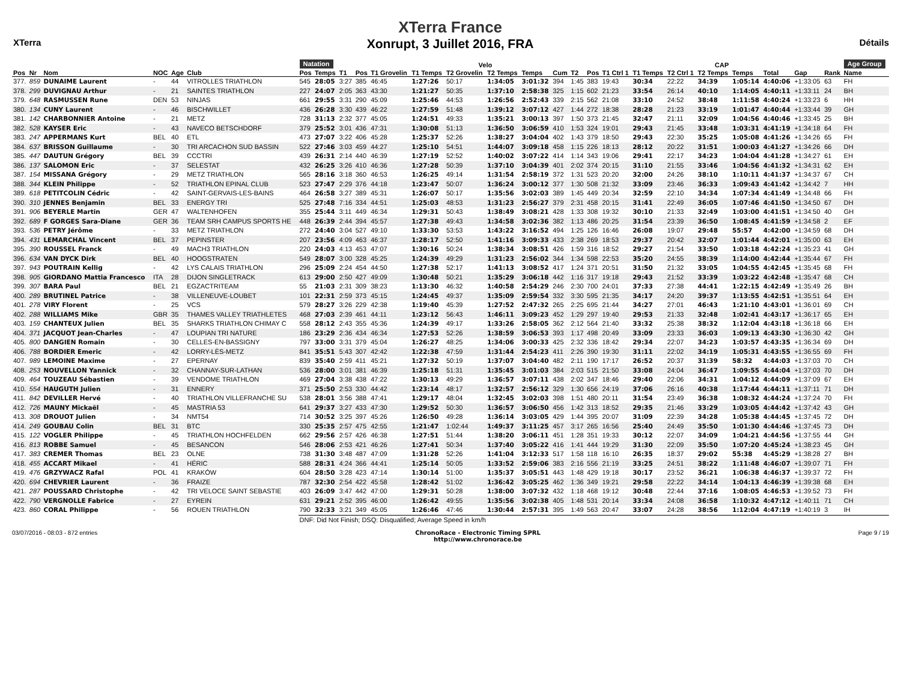XTerra
XTerra France
Xonrupt, 3 Juillet 2016, FRA
Détails
| | | | | | | Natation | | | | Velo | | | | | | | | CAP | | | | | | | | Age Group |
| --- | --- | --- | --- | --- | --- | --- | --- | --- | --- | --- | --- | --- | --- | --- | --- | --- | --- | --- | --- | --- | --- | --- | --- | --- | --- | --- |
| Pos | Nr | Nom | NOC | Age | Club | Pos | Temps | T1 | Pos | T1 Grovelin | T1 Temps | T2 Grovelin | T2 Temps | Temps | Cum | T2 | Pos | T1 Ctrl 1 | T1 Temps | T2 Ctrl 1 | T2 Temps | Temps | Total | Gap | Rank | Name |
| 377. | 859 | DUNAIME Laurent | - | 44 | VITROLLES TRIATHLON | 545 | 28:05 | 3:27 | 385 | 46:45 | 1:27:26 | 50:17 | 1:34:05 | 3:01:32 | 394 | 1:45 | 383 | 19:43 | 30:34 | 22:22 | 34:39 | 1:05:14 | 4:40:06 | +1:33:05 | 63 | FH |
| 378. | 299 | DUVIGNAU Arthur | - | 21 | SAINTES TRIATHLON | 227 | 24:07 | 2:05 | 363 | 43:30 | 1:21:27 | 50:35 | 1:37:10 | 2:58:38 | 325 | 1:15 | 602 | 21:23 | 33:54 | 26:14 | 40:10 | 1:14:05 | 4:40:11 | +1:33:11 | 24 | BH |
| 379. | 648 | RASMUSSEN Rune | DEN | 53 | NINJAS | 661 | 29:55 | 3:31 | 290 | 45:09 | 1:25:46 | 44:53 | 1:26:56 | 2:52:43 | 339 | 2:15 | 562 | 21:08 | 33:10 | 24:52 | 38:48 | 1:11:58 | 4:40:24 | +1:33:23 | 6 | HH |
| 380. | 134 | CUNY Laurent | - | 46 | BISCHWILLET | 436 | 26:28 | 3:30 | 439 | 46:22 | 1:27:59 | 51:48 | 1:39:12 | 3:07:12 | 427 | 1:44 | 272 | 18:38 | 28:28 | 21:23 | 33:19 | 1:01:47 | 4:40:44 | +1:33:44 | 39 | GH |
| 381. | 142 | CHARBONNIER Antoine | - | 21 | METZ | 728 | 31:13 | 2:32 | 377 | 45:05 | 1:24:51 | 49:33 | 1:35:21 | 3:00:13 | 397 | 1:50 | 373 | 21:45 | 32:47 | 21:11 | 32:09 | 1:04:56 | 4:40:46 | +1:33:45 | 25 | BH |
| 382. | 528 | KAYSER Eric | - | 43 | NAVECO BETSCHDORF | 379 | 25:52 | 3:01 | 436 | 47:31 | 1:30:08 | 51:13 | 1:36:50 | 3:06:59 | 410 | 1:53 | 324 | 19:01 | 29:43 | 21:45 | 33:48 | 1:03:31 | 4:41:19 | +1:34:18 | 64 | FH |
| 383. | 247 | APPERMANS Kurt | BEL | 40 | ETL | 473 | 27:07 | 3:22 | 406 | 45:28 | 1:25:37 | 52:26 | 1:38:27 | 3:04:04 | 402 | 1:43 | 379 | 18:50 | 29:43 | 22:30 | 35:25 | 1:05:08 | 4:41:26 | +1:34:26 | 65 | FH |
| 384. | 637 | BRISSON Guillaume | - | 30 | TRI ARCACHON SUD BASSIN | 522 | 27:46 | 3:03 | 459 | 44:27 | 1:25:10 | 54:51 | 1:44:07 | 3:09:18 | 458 | 1:15 | 226 | 18:13 | 28:12 | 20:22 | 31:51 | 1:00:03 | 4:41:27 | +1:34:26 | 66 | DH |
| 385. | 447 | DAUTUN Grégory | BEL | 39 | CCCTRI | 439 | 26:31 | 2:14 | 440 | 46:39 | 1:27:19 | 52:52 | 1:40:02 | 3:07:22 | 414 | 1:14 | 343 | 19:06 | 29:41 | 22:17 | 34:23 | 1:04:04 | 4:41:28 | +1:34:27 | 61 | EH |
| 386. | 137 | SALOMON Eric | - | 37 | SELESTAT | 432 | 26:25 | 3:26 | 410 | 46:36 | 1:27:28 | 50:39 | 1:37:10 | 3:04:39 | 401 | 2:02 | 374 | 20:15 | 31:10 | 21:55 | 33:46 | 1:04:56 | 4:41:32 | +1:34:31 | 62 | EH |
| 387. | 154 | MISSANA Grégory | - | 29 | METZ TRIATHLON | 565 | 28:16 | 3:18 | 360 | 46:53 | 1:26:25 | 49:14 | 1:31:54 | 2:58:19 | 372 | 1:31 | 523 | 20:20 | 32:00 | 24:26 | 38:10 | 1:10:11 | 4:41:37 | +1:34:37 | 67 | CH |
| 388. | 344 | KLEIN Philippe | - | 52 | TRIATHLON EPINAL CLUB | 523 | 27:47 | 2:29 | 376 | 44:18 | 1:23:47 | 50:07 | 1:36:24 | 3:00:12 | 377 | 1:30 | 508 | 21:32 | 33:09 | 23:46 | 36:33 | 1:09:43 | 4:41:42 | +1:34:42 | 7 | HH |
| 389. | 618 | PETITCOLIN Cédric | - | 42 | SAINT-GERVAIS-LES-BAINS | 464 | 26:58 | 3:27 | 389 | 45:31 | 1:26:07 | 50:17 | 1:35:56 | 3:02:03 | 389 | 1:45 | 449 | 20:34 | 32:59 | 22:10 | 34:34 | 1:07:34 | 4:41:49 | +1:34:48 | 66 | FH |
| 390. | 310 | JENNES Benjamin | BEL | 33 | ENERGY TRI | 525 | 27:48 | 7:16 | 334 | 44:51 | 1:25:03 | 48:53 | 1:31:23 | 2:56:27 | 379 | 2:31 | 458 | 20:15 | 31:41 | 22:49 | 36:05 | 1:07:46 | 4:41:50 | +1:34:50 | 67 | DH |
| 391. | 906 | BEYERLE Martin | GER | 47 | WALTENHOFEN | 355 | 25:44 | 3:11 | 449 | 46:34 | 1:29:31 | 50:43 | 1:38:49 | 3:08:21 | 428 | 1:33 | 308 | 19:32 | 30:10 | 21:33 | 32:49 | 1:03:00 | 4:41:51 | +1:34:50 | 40 | GH |
| 392. | 689 | F GORGES Sara-Diane | GER | 36 | TEAM SRH CAMPUS SPORTS HE | 448 | 26:39 | 2:44 | 394 | 45:57 | 1:27:38 | 49:43 | 1:34:58 | 3:02:36 | 382 | 1:13 | 486 | 20:25 | 31:54 | 23:39 | 36:50 | 1:08:45 | 4:41:59 | +1:34:58 | 2 | EF |
| 393. | 536 | PETRY Jérôme | - | 33 | METZ TRIATHLON | 272 | 24:40 | 3:04 | 527 | 49:10 | 1:33:30 | 53:53 | 1:43:22 | 3:16:52 | 494 | 1:25 | 126 | 16:46 | 26:08 | 19:07 | 29:48 | 55:57 | 4:42:00 | +1:34:59 | 68 | DH |
| 394. | 431 | LEMARCHAL Vincent | BEL | 37 | PEPINSTER | 207 | 23:56 | 4:09 | 463 | 46:37 | 1:28:17 | 52:50 | 1:41:16 | 3:09:33 | 433 | 2:38 | 269 | 18:53 | 29:37 | 20:42 | 32:07 | 1:01:44 | 4:42:01 | +1:35:00 | 63 | EH |
| 395. | 390 | ROUSSEL Franck | - | 49 | MACH3 TRIATHLON | 220 | 24:03 | 4:13 | 453 | 47:07 | 1:30:16 | 50:24 | 1:38:34 | 3:08:51 | 426 | 1:59 | 316 | 18:52 | 29:27 | 21:54 | 33:50 | 1:03:18 | 4:42:24 | +1:35:23 | 41 | GH |
| 396. | 634 | VAN DYCK Dirk | BEL | 40 | HOOGSTRATEN | 549 | 28:07 | 3:00 | 328 | 45:25 | 1:24:39 | 49:29 | 1:31:23 | 2:56:02 | 344 | 1:34 | 598 | 22:53 | 35:20 | 24:55 | 38:39 | 1:14:00 | 4:42:44 | +1:35:44 | 67 | FH |
| 397. | 943 | POUTRAIN Kellig | - | 42 | LYS CALAIS TRIATHLON | 296 | 25:09 | 2:24 | 454 | 44:50 | 1:27:38 | 52:17 | 1:41:13 | 3:08:52 | 417 | 1:24 | 371 | 20:51 | 31:50 | 21:32 | 33:05 | 1:04:55 | 4:42:45 | +1:35:45 | 68 | FH |
| 398. | 905 | GIORDANO Mattia Francesco | ITA | 28 | DIJON SINGLETRACK | 613 | 29:00 | 2:50 | 427 | 49:09 | 1:30:48 | 50:21 | 1:35:29 | 3:06:18 | 442 | 1:16 | 317 | 19:18 | 29:43 | 21:52 | 33:39 | 1:03:22 | 4:42:48 | +1:35:47 | 68 | CH |
| 399. | 307 | BARA Paul | BEL | 21 | EGZACTRITEAM | 55 | 21:03 | 2:31 | 309 | 38:23 | 1:13:30 | 46:32 | 1:40:58 | 2:54:29 | 246 | 2:30 | 700 | 24:01 | 37:33 | 27:38 | 44:41 | 1:22:15 | 4:42:49 | +1:35:49 | 26 | BH |
| 400. | 289 | BRUTINEL Patrice | - | 38 | VILLENEUVE-LOUBET | 101 | 22:31 | 2:59 | 373 | 45:15 | 1:24:45 | 49:37 | 1:35:09 | 2:59:54 | 332 | 3:30 | 595 | 21:35 | 34:17 | 24:20 | 39:37 | 1:13:55 | 4:42:51 | +1:35:51 | 64 | EH |
| 401. | 278 | VIRY Florent | - | 25 | VCS | 579 | 28:27 | 3:26 | 229 | 42:38 | 1:19:40 | 45:39 | 1:27:52 | 2:47:32 | 265 | 2:25 | 695 | 21:44 | 34:27 | 27:01 | 46:43 | 1:21:10 | 4:43:01 | +1:36:01 | 69 | CH |
| 402. | 288 | WILLIAMS Mike | GBR | 35 | THAMES VALLEY TRIATHLETES | 468 | 27:03 | 2:39 | 461 | 44:11 | 1:23:12 | 56:43 | 1:46:11 | 3:09:23 | 452 | 1:29 | 297 | 19:40 | 29:53 | 21:33 | 32:48 | 1:02:41 | 4:43:17 | +1:36:17 | 65 | EH |
| 403. | 159 | CHANTEUX Julien | BEL | 35 | SHARKS TRIATHLON CHIMAY C | 558 | 28:12 | 2:43 | 355 | 45:36 | 1:24:39 | 49:17 | 1:33:26 | 2:58:05 | 362 | 2:12 | 564 | 21:40 | 33:32 | 25:38 | 38:32 | 1:12:04 | 4:43:18 | +1:36:18 | 66 | EH |
| 404. | 371 | JACQUOT Jean-Charles | - | 47 | LOUPIAN TRI NATURE | 186 | 23:29 | 2:36 | 434 | 46:34 | 1:27:53 | 52:26 | 1:38:59 | 3:06:53 | 393 | 1:17 | 498 | 20:49 | 33:09 | 23:33 | 36:03 | 1:09:13 | 4:43:30 | +1:36:30 | 42 | GH |
| 405. | 800 | DANGIEN Romain | - | 30 | CELLES-EN-BASSIGNY | 797 | 33:00 | 3:31 | 379 | 45:04 | 1:26:27 | 48:25 | 1:34:06 | 3:00:33 | 425 | 2:32 | 336 | 18:42 | 29:34 | 22:07 | 34:23 | 1:03:57 | 4:43:35 | +1:36:34 | 69 | DH |
| 406. | 788 | BORDIER Emeric | - | 42 | LORRY-LÈS-METZ | 841 | 35:51 | 5:43 | 307 | 42:42 | 1:22:38 | 47:59 | 1:31:44 | 2:54:23 | 411 | 2:26 | 390 | 19:30 | 31:11 | 22:02 | 34:19 | 1:05:31 | 4:43:55 | +1:36:55 | 69 | FH |
| 407. | 989 | LEMOINE Maxime | - | 27 | EPERNAY | 839 | 35:40 | 2:59 | 411 | 45:21 | 1:27:32 | 50:19 | 1:37:07 | 3:04:40 | 482 | 2:11 | 190 | 17:17 | 26:52 | 20:37 | 31:39 | 58:32 | 4:44:03 | +1:37:03 | 70 | CH |
| 408. | 253 | NOUVELLON Yannick | - | 32 | CHANNAY-SUR-LATHAN | 536 | 28:00 | 3:01 | 381 | 46:39 | 1:25:18 | 51:31 | 1:35:45 | 3:01:03 | 384 | 2:03 | 515 | 21:50 | 33:08 | 24:04 | 36:47 | 1:09:55 | 4:44:04 | +1:37:03 | 70 | DH |
| 409. | 464 | TOUZEAU Sébastien | - | 39 | VENDOME TRIATHLON | 469 | 27:04 | 3:38 | 438 | 47:22 | 1:30:13 | 49:29 | 1:36:57 | 3:07:11 | 438 | 2:02 | 347 | 18:46 | 29:40 | 22:06 | 34:31 | 1:04:12 | 4:44:09 | +1:37:09 | 67 | EH |
| 410. | 554 | HAUGUTH Julien | - | 31 | ENNERY | 371 | 25:50 | 2:53 | 330 | 44:42 | 1:23:14 | 48:17 | 1:32:57 | 2:56:12 | 329 | 1:30 | 656 | 24:19 | 37:06 | 26:16 | 40:38 | 1:17:44 | 4:44:11 | +1:37:11 | 71 | DH |
| 411. | 842 | DEVILLER Hervé | - | 40 | TRIATHLON VILLEFRANCHE SU | 538 | 28:01 | 3:56 | 388 | 47:41 | 1:29:17 | 48:04 | 1:32:45 | 3:02:03 | 398 | 1:51 | 480 | 20:11 | 31:54 | 23:49 | 36:38 | 1:08:32 | 4:44:24 | +1:37:24 | 70 | FH |
| 412. | 726 | MAUNY Mickaël | - | 45 | MASTRIA 53 | 641 | 29:37 | 3:27 | 433 | 47:30 | 1:29:52 | 50:30 | 1:36:57 | 3:06:50 | 456 | 1:42 | 313 | 18:52 | 29:35 | 21:46 | 33:29 | 1:03:05 | 4:44:42 | +1:37:42 | 43 | GH |
| 413. | 308 | DROUOT Julien | - | 34 | NMT54 | 714 | 30:52 | 3:25 | 397 | 45:26 | 1:26:50 | 49:28 | 1:36:14 | 3:03:05 | 429 | 1:44 | 395 | 20:07 | 31:09 | 22:39 | 34:28 | 1:05:38 | 4:44:45 | +1:37:45 | 72 | DH |
| 414. | 249 | GOUBAU Colin | BEL | 31 | BTC | 330 | 25:35 | 2:57 | 475 | 42:55 | 1:21:47 | 1:02:44 | 1:49:37 | 3:11:25 | 457 | 3:17 | 265 | 16:56 | 25:40 | 24:49 | 35:50 | 1:01:30 | 4:44:46 | +1:37:45 | 73 | DH |
| 415. | 122 | VOGLER Philippe | - | 45 | TRIATHLON HOCHFELDEN | 662 | 29:56 | 2:57 | 426 | 46:38 | 1:27:51 | 51:44 | 1:38:20 | 3:06:11 | 451 | 1:28 | 351 | 19:33 | 30:12 | 22:07 | 34:09 | 1:04:21 | 4:44:56 | +1:37:55 | 44 | GH |
| 416. | 813 | ROBBE Samuel | - | 45 | BESANCON | 546 | 28:06 | 2:53 | 421 | 46:26 | 1:27:41 | 50:34 | 1:37:40 | 3:05:22 | 416 | 1:41 | 444 | 19:29 | 31:30 | 22:09 | 35:50 | 1:07:20 | 4:45:24 | +1:38:23 | 45 | GH |
| 417. | 383 | CREMER Thomas | BEL | 23 | OLNE | 738 | 31:30 | 3:48 | 487 | 47:09 | 1:31:28 | 52:26 | 1:41:04 | 3:12:33 | 517 | 1:58 | 118 | 16:10 | 26:35 | 18:37 | 29:02 | 55:38 | 4:45:29 | +1:38:28 | 27 | BH |
| 418. | 455 | ACCART Mikael | - | 41 | HÉRIC | 588 | 28:31 | 4:24 | 366 | 44:41 | 1:25:14 | 50:05 | 1:33:52 | 2:59:06 | 383 | 2:16 | 556 | 21:19 | 33:25 | 24:51 | 38:22 | 1:11:48 | 4:46:07 | +1:39:07 | 71 | FH |
| 419. | 476 | GRZYWACZ Rafal | POL | 41 | KRAKÓW | 604 | 28:50 | 3:28 | 423 | 47:14 | 1:30:14 | 51:00 | 1:35:37 | 3:05:51 | 443 | 1:48 | 429 | 19:18 | 30:17 | 23:52 | 36:21 | 1:06:38 | 4:46:37 | +1:39:37 | 72 | FH |
| 420. | 694 | CHEVRIER Laurent | - | 36 | FRAIZE | 787 | 32:30 | 2:54 | 422 | 45:58 | 1:28:42 | 51:02 | 1:36:42 | 3:05:25 | 462 | 1:36 | 349 | 19:21 | 29:58 | 22:22 | 34:14 | 1:04:13 | 4:46:39 | +1:39:38 | 68 | EH |
| 421. | 287 | POUSSARD Christophe | - | 42 | TRI VELOCE SAINT SEBASTIE | 403 | 26:09 | 3:47 | 442 | 47:00 | 1:29:31 | 50:28 | 1:38:00 | 3:07:32 | 432 | 1:18 | 468 | 19:12 | 30:48 | 22:44 | 37:16 | 1:08:05 | 4:46:53 | +1:39:52 | 73 | FH |
| 422. | 790 | VERGNOLLE Fabrice | - | 27 | EYREIN | 631 | 29:21 | 2:52 | 395 | 46:00 | 1:26:42 | 49:55 | 1:35:56 | 3:02:38 | 405 | 1:48 | 531 | 20:14 | 33:34 | 24:08 | 36:58 | 1:10:32 | 4:47:12 | +1:40:11 | 71 | CH |
| 423. | 860 | CORAL Philippe | - | 56 | ROUEN TRIATHLON | 790 | 32:33 | 3:21 | 349 | 45:05 | 1:26:46 | 47:46 | 1:30:44 | 2:57:31 | 395 | 1:49 | 563 | 20:47 | 33:07 | 24:28 | 38:56 | 1:12:04 | 4:47:19 | +1:40:19 | 3 | IH |
| | | | | | | DNF: Did Not Finish; DSQ: Disqualified; Average Speed in km/h | | | | | | | | | | | | | | | | | | | | |
03/07/2016 - 08:03 - 872 entries
ChronoRace - Electronic Timing SPRL
http://www.chronorace.be
Page 9 / 19